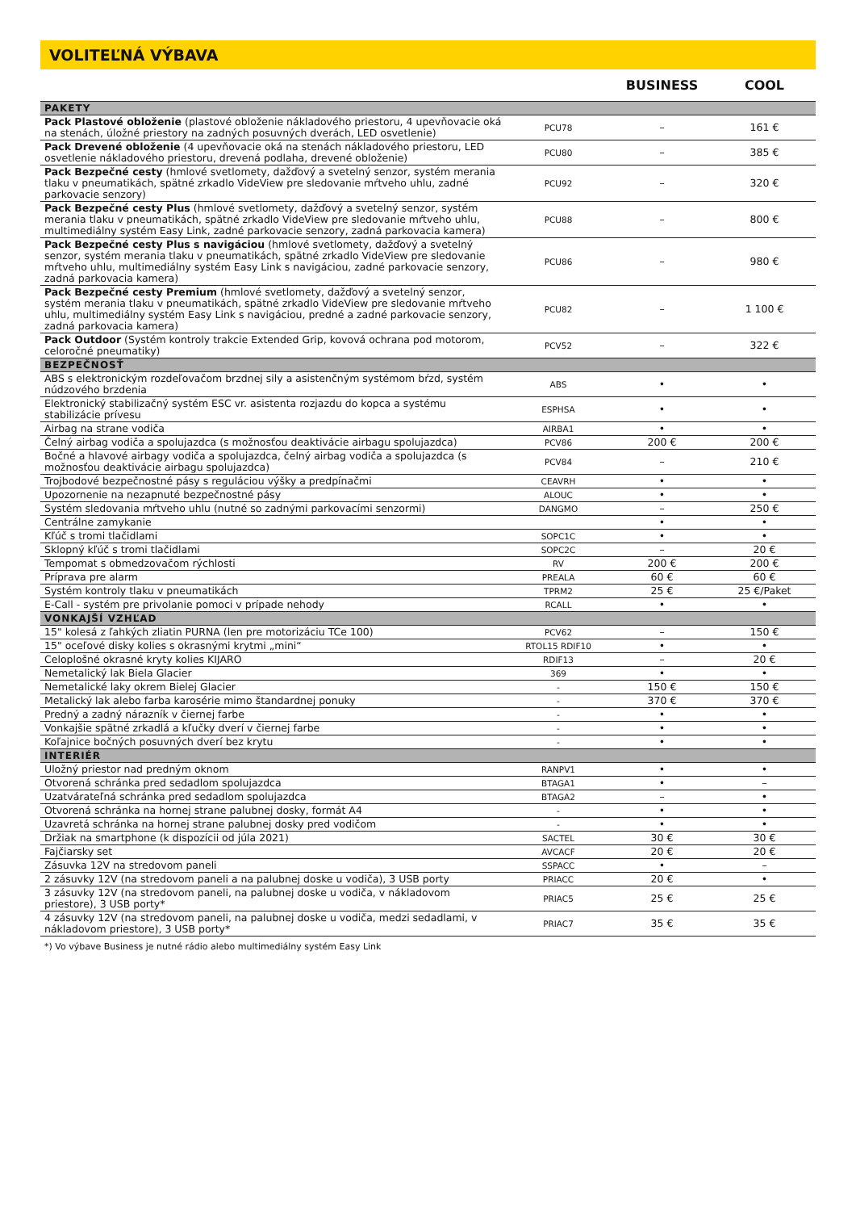VOLITEĽNÁ VÝBAVA
| | | BUSINESS | COOL |
| --- | --- | --- | --- |
| PAKETY | | | |
| Pack Plastové obloženie (plastové obloženie nákladového priestoru, 4 upevňovacie oká na stenách, úložné priestory na zadných posuvných dverách, LED osvetlenie) | PCU78 | – | 161 € |
| Pack Drevené obloženie (4 upevňovacie oká na stenách nákladového priestoru, LED osvetlenie nákladového priestoru, drevená podlaha, drevené obloženie) | PCU80 | – | 385 € |
| Pack Bezpečné cesty (hmlové svetlomety, dažďový a svetelný senzor, systém merania tlaku v pneumatikách, spätné zrkadlo VideView pre sledovanie mŕtveho uhlu, zadné parkovacie senzory) | PCU92 | – | 320 € |
| Pack Bezpečné cesty Plus (hmlové svetlomety, dažďový a svetelný senzor, systém merania tlaku v pneumatikách, spätné zrkadlo VideView pre sledovanie mŕtveho uhlu, multimediálny systém Easy Link, zadné parkovacie senzory, zadná parkovacia kamera) | PCU88 | – | 800 € |
| Pack Bezpečné cesty Plus s navigáciou (hmlové svetlomety, dažďový a svetelný senzor, systém merania tlaku v pneumatikách, spätné zrkadlo VideView pre sledovanie mŕtveho uhlu, multimediálny systém Easy Link s navigáciou, zadné parkovacie senzory, zadná parkovacia kamera) | PCU86 | – | 980 € |
| Pack Bezpečné cesty Premium (hmlové svetlomety, dažďový a svetelný senzor, systém merania tlaku v pneumatikách, spätné zrkadlo VideView pre sledovanie mŕtveho uhlu, multimediálny systém Easy Link s navigáciou, predné a zadné parkovacie senzory, zadná parkovacia kamera) | PCU82 | – | 1 100 € |
| Pack Outdoor (Systém kontroly trakcie Extended Grip, kovová ochrana pod motorom, celoročné pneumatiky) | PCV52 | – | 322 € |
| BEZPEČNOSŤ | | | |
| ABS s elektronickým rozdeľovačom brzdnej sily a asistenčným systémom bŕzd, systém núdzového brzdenia | ABS | • | • |
| Elektronický stabilizačný systém ESC vr. asistenta rozjazdu do kopca a systému stabilizácie prívesu | ESPHSA | • | • |
| Airbag na strane vodiča | AIRBA1 | • | • |
| Čelný airbag vodiča a spolujazdca (s možnosťou deaktivácie airbagu spolujazdca) | PCV86 | 200 € | 200 € |
| Bočné a hlavové airbagy vodiča a spolujazdca, čelný airbag vodiča a spolujazdca (s možnosťou deaktivácie airbagu spolujazdca) | PCV84 | – | 210 € |
| Trojbodové bezpečnostné pásy s reguláciou výšky a predpínačmi | CEAVRH | • | • |
| Upozornenie na nezapnuté bezpečnostné pásy | ALOUC | • | • |
| Systém sledovania mŕtveho uhlu (nutné so zadnými parkovacími senzormi) | DANGMO | – | 250 € |
| Centrálne zamykanie | | • | • |
| Kľúč s tromi tlačidlami | SOPC1C | • | • |
| Sklopný kľúč s tromi tlačidlami | SOPC2C | – | 20 € |
| Tempomat s obmedzovačom rýchlosti | RV | 200 € | 200 € |
| Príprava pre alarm | PREALA | 60 € | 60 € |
| Systém kontroly tlaku v pneumatikách | TPRM2 | 25 € | 25 €/Paket |
| E-Call - systém pre privolanie pomoci v prípade nehody | RCALL | • | • |
| VONKAJŠÍ VZHĽAD | | | |
| 15" kolesá z ľahkých zliatin PURNA (len pre motorizáciu TCe 100) | PCV62 | – | 150 € |
| 15" oceľové disky kolies s okrasnými krytmi „mini“ | RTOL15 RDIF10 | • | • |
| Celoplošné okrasné kryty kolies KIJARO | RDIF13 | – | 20 € |
| Nemetalický lak Biela Glacier | 369 | • | • |
| Nemetalické laky okrem Bielej Glacier | - | 150 € | 150 € |
| Metalický lak alebo farba karosérie mimo štandardnej ponuky | - | 370 € | 370 € |
| Predný a zadný nárazník v čiernej farbe | - | • | • |
| Vonkajšie spätné zrkadlá a kľučky dverí v čiernej farbe | - | • | • |
| Koľajnice bočných posuvných dverí bez krytu | - | • | • |
| INTERIÉR | | | |
| Uložný priestor nad predným oknom | RANPV1 | • | • |
| Otvorená schránka pred sedadlom spolujazdca | BTAGA1 | • | – |
| Uzatvárateľná schránka pred sedadlom spolujazdca | BTAGA2 | – | • |
| Otvorená schránka na hornej strane palubnej dosky, formát A4 | - | • | • |
| Uzavretá schránka na hornej strane palubnej dosky pred vodičom | - | • | • |
| Držiak na smartphone (k dispozícii od júla 2021) | SACTEL | 30 € | 30 € |
| Fajčiarsky set | AVCACF | 20 € | 20 € |
| Zásuvka 12V na stredovom paneli | SSPACC | • | – |
| 2 zásuvky 12V (na stredovom paneli a na palubnej doske u vodiča), 3 USB porty | PRIACC | 20 € | • |
| 3 zásuvky 12V (na stredovom paneli, na palubnej doske u vodiča, v nákladovom priestore), 3 USB porty* | PRIAC5 | 25 € | 25 € |
| 4 zásuvky 12V (na stredovom paneli, na palubnej doske u vodiča, medzi sedadlami, v nákladovom priestore), 3 USB porty* | PRIAC7 | 35 € | 35 € |
*) Vo výbave Business je nutné rádio alebo multimediálny systém Easy Link